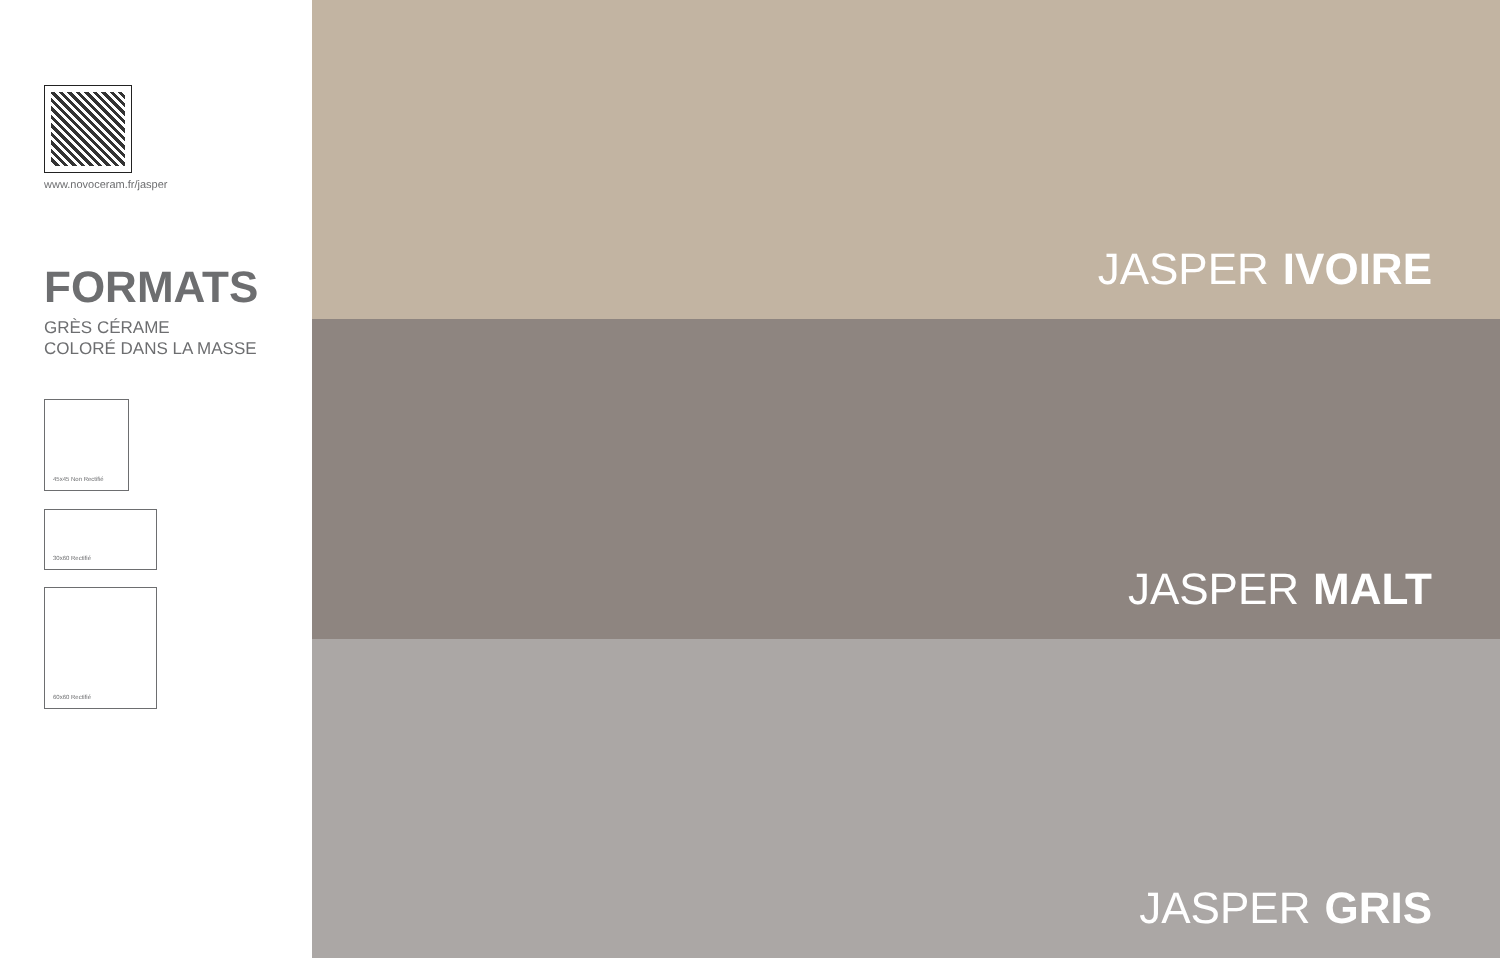www.novoceram.fr/jasper
FORMATS
GRÈS CÉRAME
COLORÉ DANS LA MASSE
45x45 Non Rectifié
30x60 Rectifié
60x60 Rectifié
JASPER IVOIRE
JASPER MALT
JASPER GRIS